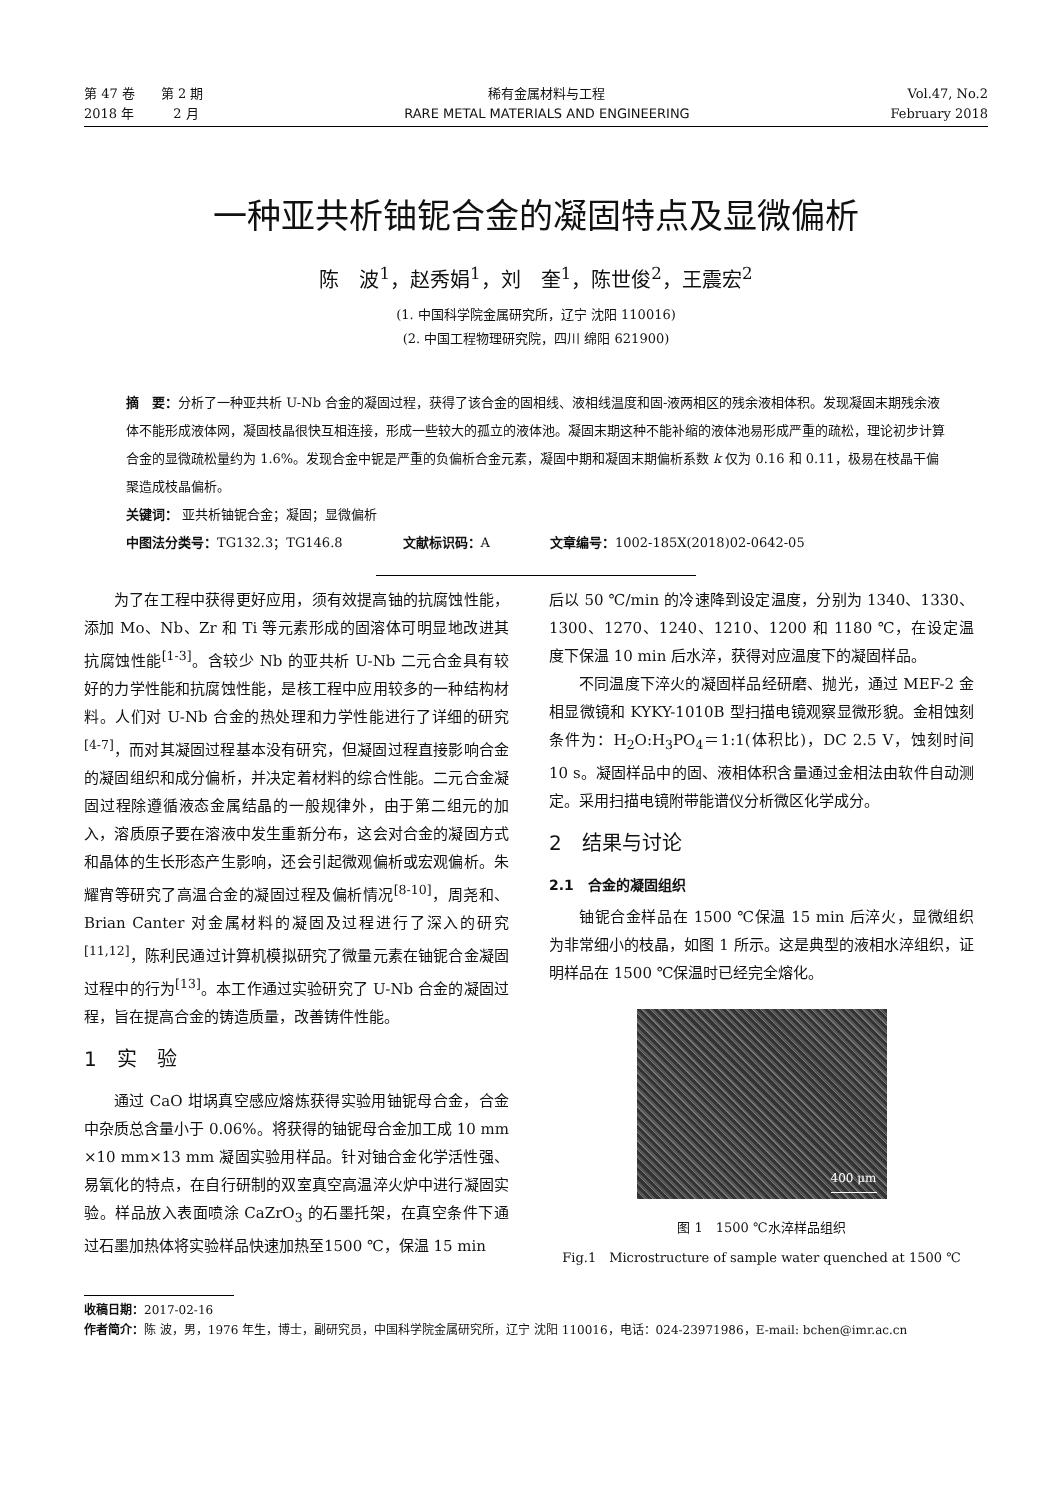第 47 卷　　第 2 期
2018 年　　　2 月
稀有金属材料与工程
RARE METAL MATERIALS AND ENGINEERING
Vol.47, No.2
February 2018
一种亚共析铀铌合金的凝固特点及显微偏析
陈　波<sup>1</sup>，赵秀娟<sup>1</sup>，刘　奎<sup>1</sup>，陈世俊<sup>2</sup>，王震宏<sup>2</sup>
(1. 中国科学院金属研究所，辽宁 沈阳 110016)
(2. 中国工程物理研究院，四川 绵阳 621900)
摘　要：分析了一种亚共析 U-Nb 合金的凝固过程，获得了该合金的固相线、液相线温度和固-液两相区的残余液相体积。发现凝固末期残余液体不能形成液体网，凝固枝晶很快互相连接，形成一些较大的孤立的液体池。凝固末期这种不能补缩的液体池易形成严重的疏松，理论初步计算合金的显微疏松量约为 1.6%。发现合金中铌是严重的负偏析合金元素，凝固中期和凝固末期偏析系数 k 仅为 0.16 和 0.11，极易在枝晶干偏聚造成枝晶偏析。
关键词： 亚共析铀铌合金；凝固；显微偏析
中图法分类号：TG132.3；TG146.8 文献标识码：A 文章编号：1002-185X(2018)02-0642-05
为了在工程中获得更好应用，须有效提高铀的抗腐蚀性能，添加 Mo、Nb、Zr 和 Ti 等元素形成的固溶体可明显地改进其抗腐蚀性能<sup>[1-3]</sup>。含较少 Nb 的亚共析 U-Nb 二元合金具有较好的力学性能和抗腐蚀性能，是核工程中应用较多的一种结构材料。人们对 U-Nb 合金的热处理和力学性能进行了详细的研究<sup>[4-7]</sup>，而对其凝固过程基本没有研究，但凝固过程直接影响合金的凝固组织和成分偏析，并决定着材料的综合性能。二元合金凝固过程除遵循液态金属结晶的一般规律外，由于第二组元的加入，溶质原子要在溶液中发生重新分布，这会对合金的凝固方式和晶体的生长形态产生影响，还会引起微观偏析或宏观偏析。朱耀宵等研究了高温合金的凝固过程及偏析情况<sup>[8-10]</sup>，周尧和、Brian Canter 对金属材料的凝固及过程进行了深入的研究<sup>[11,12]</sup>，陈利民通过计算机模拟研究了微量元素在铀铌合金凝固过程中的行为<sup>[13]</sup>。本工作通过实验研究了 U-Nb 合金的凝固过程，旨在提高合金的铸造质量，改善铸件性能。
1　实　验
通过 CaO 坩埚真空感应熔炼获得实验用铀铌母合金，合金中杂质总含量小于 0.06%。将获得的铀铌母合金加工成 10 mm ×10 mm×13 mm 凝固实验用样品。针对铀合金化学活性强、易氧化的特点，在自行研制的双室真空高温淬火炉中进行凝固实验。样品放入表面喷涂 CaZrO<sub>3</sub> 的石墨托架，在真空条件下通过石墨加热体将实验样品快速加热至1500 ℃，保温 15 min
后以 50 ℃/min 的冷速降到设定温度，分别为 1340、1330、1300、1270、1240、1210、1200 和 1180 ℃，在设定温度下保温 10 min 后水淬，获得对应温度下的凝固样品。
不同温度下淬火的凝固样品经研磨、抛光，通过 MEF-2 金相显微镜和 KYKY-1010B 型扫描电镜观察显微形貌。金相蚀刻条件为：H<sub>2</sub>O:H<sub>3</sub>PO<sub>4</sub>＝1:1(体积比)，DC 2.5 V，蚀刻时间 10 s。凝固样品中的固、液相体积含量通过金相法由软件自动测定。采用扫描电镜附带能谱仪分析微区化学成分。
2　结果与讨论
2.1　合金的凝固组织
铀铌合金样品在 1500 ℃保温 15 min 后淬火，显微组织为非常细小的枝晶，如图 1 所示。这是典型的液相水淬组织，证明样品在 1500 ℃保温时已经完全熔化。
400 μm
图 1　1500 ℃水淬样品组织
Fig.1　Microstructure of sample water quenched at 1500 ℃
收稿日期：2017-02-16
作者简介：陈 波，男，1976 年生，博士，副研究员，中国科学院金属研究所，辽宁 沈阳 110016，电话：024-23971986，E-mail: bchen@imr.ac.cn